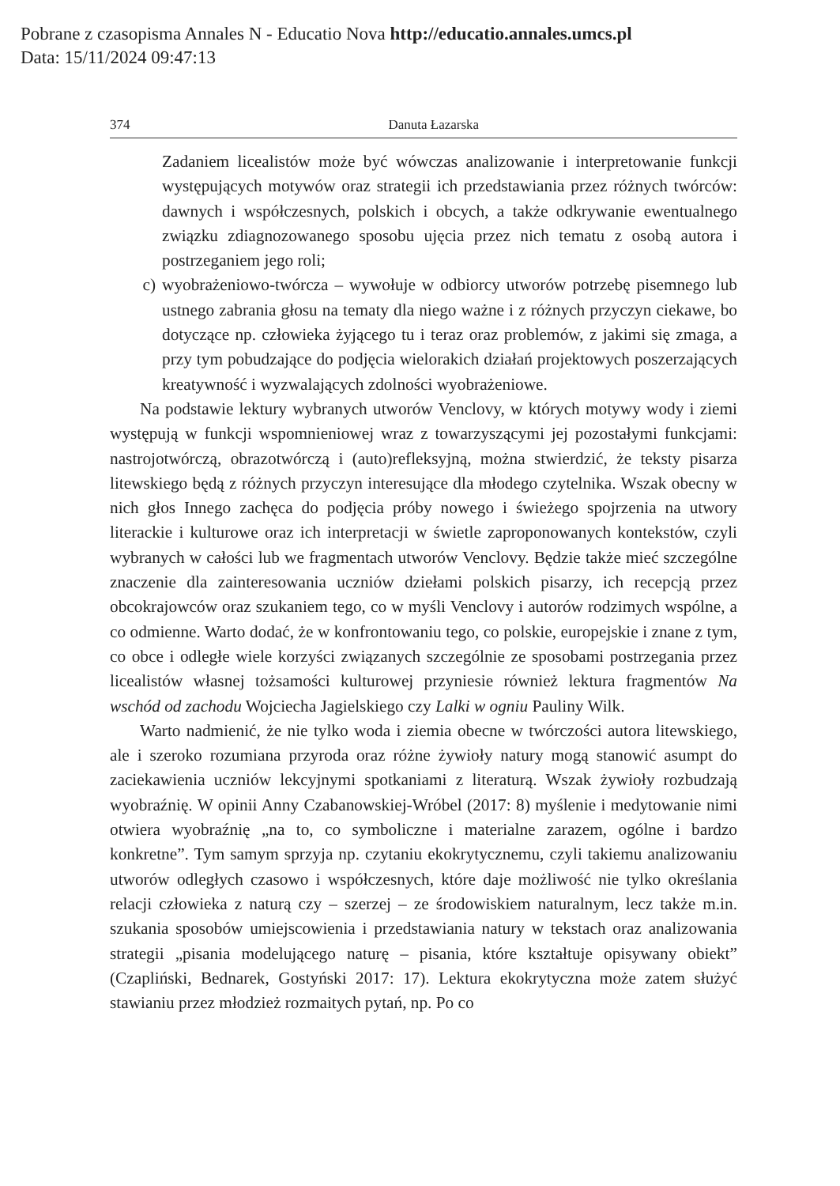Pobrane z czasopisma Annales N - Educatio Nova http://educatio.annales.umcs.pl
Data: 15/11/2024 09:47:13
374 Danuta Łazarska
Zadaniem licealistów może być wówczas analizowanie i interpretowanie funkcji występujących motywów oraz strategii ich przedstawiania przez różnych twórców: dawnych i współczesnych, polskich i obcych, a także odkrywanie ewentualnego związku zdiagnozowanego sposobu ujęcia przez nich tematu z osobą autora i postrzeganiem jego roli;
c) wyobrażeniowo-twórcza – wywołuje w odbiorcy utworów potrzebę pisemnego lub ustnego zabrania głosu na tematy dla niego ważne i z różnych przyczyn ciekawe, bo dotyczące np. człowieka żyjącego tu i teraz oraz problemów, z jakimi się zmaga, a przy tym pobudzające do podjęcia wielorakich działań projektowych poszerzających kreatywność i wyzwalających zdolności wyobrażeniowe.
Na podstawie lektury wybranych utworów Venclovy, w których motywy wody i ziemi występują w funkcji wspomnieniowej wraz z towarzyszącymi jej pozostałymi funkcjami: nastrojotwórczą, obrazotwórczą i (auto)refleksyjną, można stwierdzić, że teksty pisarza litewskiego będą z różnych przyczyn interesujące dla młodego czytelnika. Wszak obecny w nich głos Innego zachęca do podjęcia próby nowego i świeżego spojrzenia na utwory literackie i kulturowe oraz ich interpretacji w świetle zaproponowanych kontekstów, czyli wybranych w całości lub we fragmentach utworów Venclovy. Będzie także mieć szczególne znaczenie dla zainteresowania uczniów dziełami polskich pisarzy, ich recepcją przez obcokrajowców oraz szukaniem tego, co w myśli Venclovy i autorów rodzimych wspólne, a co odmienne. Warto dodać, że w konfrontowaniu tego, co polskie, europejskie i znane z tym, co obce i odległe wiele korzyści związanych szczególnie ze sposobami postrzegania przez licealistów własnej tożsamości kulturowej przyniesie również lektura fragmentów Na wschód od zachodu Wojciecha Jagielskiego czy Lalki w ogniu Pauliny Wilk.
Warto nadmienić, że nie tylko woda i ziemia obecne w twórczości autora litewskiego, ale i szeroko rozumiana przyroda oraz różne żywioły natury mogą stanowić asumpt do zaciekawienia uczniów lekcyjnymi spotkaniami z literaturą. Wszak żywioły rozbudzają wyobraźnię. W opinii Anny Czabanowskiej-Wróbel (2017: 8) myślenie i medytowanie nimi otwiera wyobraźnię „na to, co symboliczne i materialne zarazem, ogólne i bardzo konkretne”. Tym samym sprzyja np. czytaniu ekokrytycznemu, czyli takiemu analizowaniu utworów odległych czasowo i współczesnych, które daje możliwość nie tylko określania relacji człowieka z naturą czy – szerzej – ze środowiskiem naturalnym, lecz także m.in. szukania sposobów umiejscowienia i przedstawiania natury w tekstach oraz analizowania strategii „pisania modelującego naturę – pisania, które kształtuje opisywany obiekt” (Czapliński, Bednarek, Gostyński 2017: 17). Lektura ekokrytyczna może zatem służyć stawianiu przez młodzież rozmaitych pytań, np. Po co